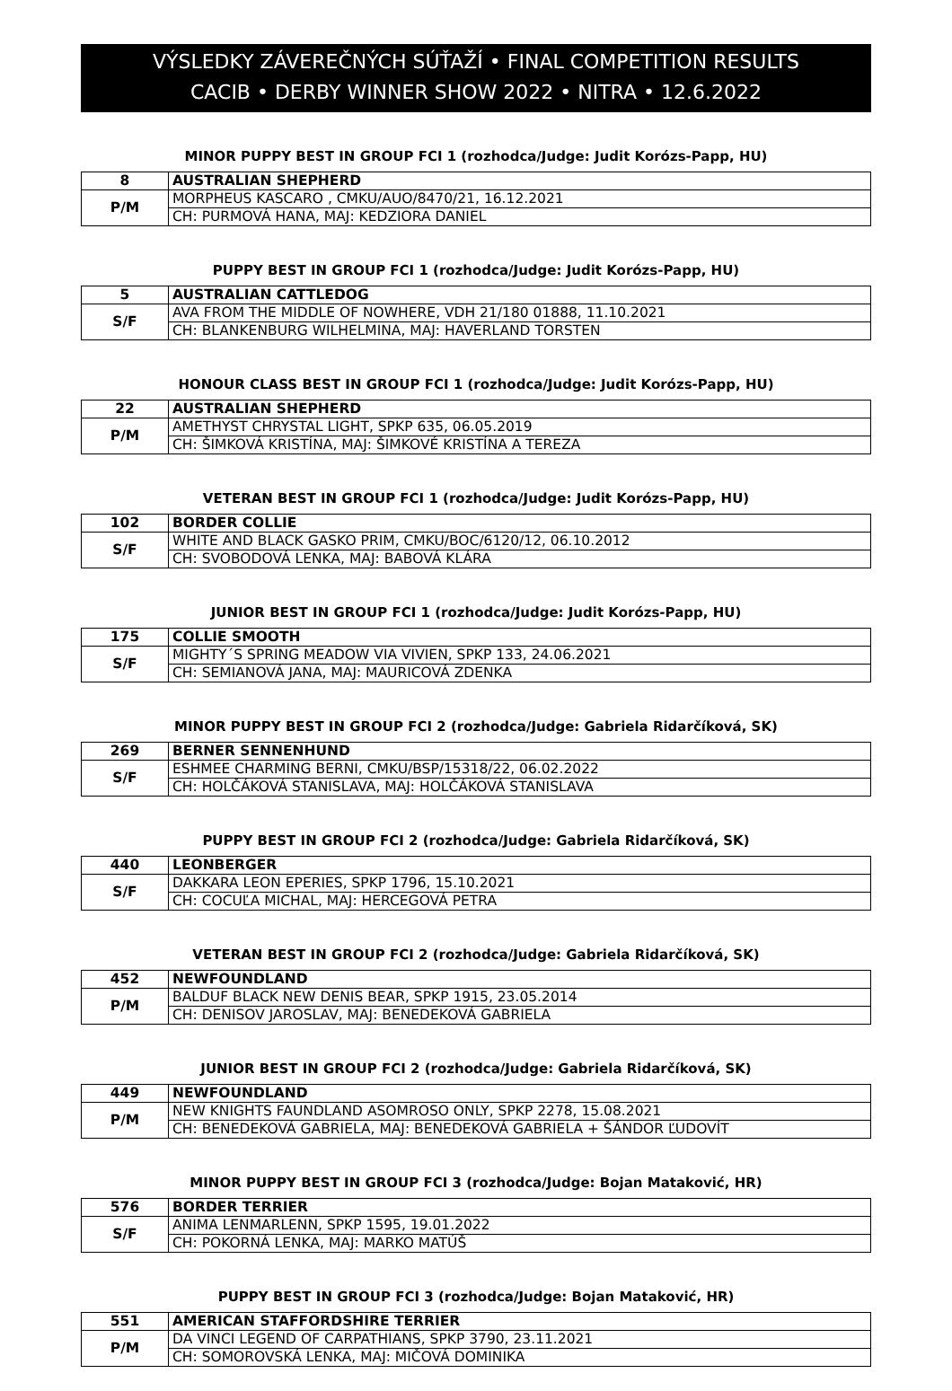VÝSLEDKY ZÁVEREČNÝCH SÚŤAŽÍ • FINAL COMPETITION RESULTS
CACIB • DERBY WINNER SHOW 2022 • NITRA • 12.6.2022
MINOR PUPPY BEST IN GROUP FCI 1 (rozhodca/Judge: Judit Korózs-Papp, HU)
| 8 | AUSTRALIAN SHEPHERD |
| P/M | MORPHEUS KASCARO , CMKU/AUO/8470/21, 16.12.2021 |
| | CH: PURMOVÁ HANA, MAJ: KEDZIORA DANIEL |
PUPPY BEST IN GROUP FCI 1 (rozhodca/Judge: Judit Korózs-Papp, HU)
| 5 | AUSTRALIAN CATTLEDOG |
| S/F | AVA FROM THE MIDDLE OF NOWHERE, VDH 21/180 01888, 11.10.2021 |
| | CH: BLANKENBURG WILHELMINA, MAJ: HAVERLAND TORSTEN |
HONOUR CLASS BEST IN GROUP FCI 1 (rozhodca/Judge: Judit Korózs-Papp, HU)
| 22 | AUSTRALIAN SHEPHERD |
| P/M | AMETHYST CHRYSTAL LIGHT, SPKP 635, 06.05.2019 |
| | CH: ŠIMKOVÁ KRISTÍNA, MAJ: ŠIMKOVÉ KRISTÍNA A TEREZA |
VETERAN BEST IN GROUP FCI 1 (rozhodca/Judge: Judit Korózs-Papp, HU)
| 102 | BORDER COLLIE |
| S/F | WHITE AND BLACK GASKO PRIM, CMKU/BOC/6120/12, 06.10.2012 |
| | CH: SVOBODOVÁ LENKA, MAJ: BABOVÁ KLÁRA |
JUNIOR BEST IN GROUP FCI 1 (rozhodca/Judge: Judit Korózs-Papp, HU)
| 175 | COLLIE SMOOTH |
| S/F | MIGHTY´S SPRING MEADOW VIA VIVIEN, SPKP 133, 24.06.2021 |
| | CH: SEMIANOVÁ JANA, MAJ: MAURICOVÁ ZDENKA |
MINOR PUPPY BEST IN GROUP FCI 2 (rozhodca/Judge: Gabriela Ridarčíková, SK)
| 269 | BERNER SENNENHUND |
| S/F | ESHMEE CHARMING BERNI, CMKU/BSP/15318/22, 06.02.2022 |
| | CH: HOLČÁKOVÁ STANISLAVA, MAJ: HOLČÁKOVÁ STANISLAVA |
PUPPY BEST IN GROUP FCI 2 (rozhodca/Judge: Gabriela Ridarčíková, SK)
| 440 | LEONBERGER |
| S/F | DAKKARA LEON EPERIES, SPKP 1796, 15.10.2021 |
| | CH: COCUĽA MICHAL, MAJ: HERCEGOVÁ PETRA |
VETERAN BEST IN GROUP FCI 2 (rozhodca/Judge: Gabriela Ridarčíková, SK)
| 452 | NEWFOUNDLAND |
| P/M | BALDUF BLACK NEW DENIS BEAR, SPKP 1915, 23.05.2014 |
| | CH: DENISOV JAROSLAV, MAJ: BENEDEKOVÁ GABRIELA |
JUNIOR BEST IN GROUP FCI 2 (rozhodca/Judge: Gabriela Ridarčíková, SK)
| 449 | NEWFOUNDLAND |
| P/M | NEW KNIGHTS FAUNDLAND ASOMROSO ONLY, SPKP 2278, 15.08.2021 |
| | CH: BENEDEKOVÁ GABRIELA, MAJ: BENEDEKOVÁ GABRIELA + ŠÁNDOR ĽUDOVÍT |
MINOR PUPPY BEST IN GROUP FCI 3 (rozhodca/Judge: Bojan Mataković, HR)
| 576 | BORDER TERRIER |
| S/F | ANIMA LENMARLENN, SPKP 1595, 19.01.2022 |
| | CH: POKORNÁ LENKA, MAJ: MARKO MATÚŠ |
PUPPY BEST IN GROUP FCI 3 (rozhodca/Judge: Bojan Mataković, HR)
| 551 | AMERICAN STAFFORDSHIRE TERRIER |
| P/M | DA VINCI LEGEND OF CARPATHIANS, SPKP 3790, 23.11.2021 |
| | CH: SOMOROVSKÁ LENKA, MAJ: MIČOVÁ DOMINIKA |